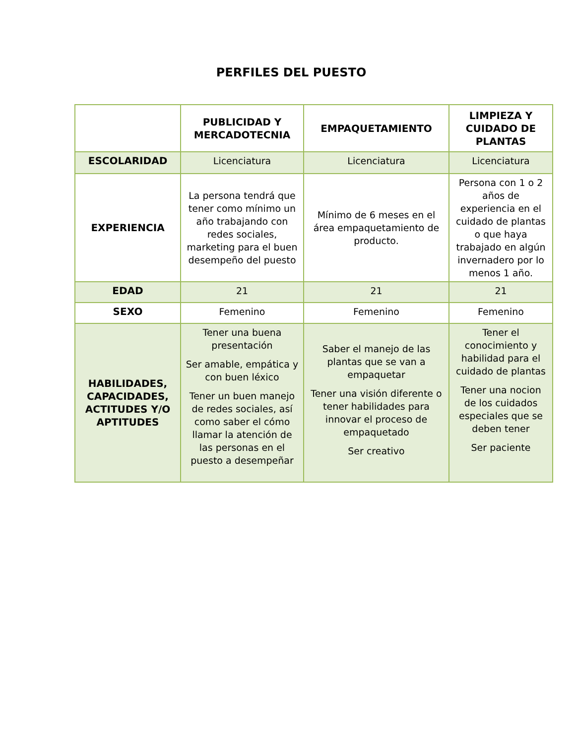PERFILES DEL PUESTO
| | PUBLICIDAD Y MERCADOTECNIA | EMPAQUETAMIENTO | LIMPIEZA Y CUIDADO DE PLANTAS |
| --- | --- | --- | --- |
| ESCOLARIDAD | Licenciatura | Licenciatura | Licenciatura |
| EXPERIENCIA | La persona tendrá que tener como mínimo un año trabajando con redes sociales, marketing para el buen desempeño del puesto | Mínimo de 6 meses en el área empaquetamiento de producto. | Persona con 1 o 2 años de experiencia en el cuidado de plantas o que haya trabajado en algún invernadero por lo menos 1 año. |
| EDAD | 21 | 21 | 21 |
| SEXO | Femenino | Femenino | Femenino |
| HABILIDADES, CAPACIDADES, ACTITUDES Y/O APTITUDES | Tener una buena presentación Ser amable, empática y con buen léxico Tener un buen manejo de redes sociales, así como saber el cómo llamar la atención de las personas en el puesto a desempeñar | Saber el manejo de las plantas que se van a empaquetar Tener una visión diferente o tener habilidades para innovar el proceso de empaquetado Ser creativo | Tener el conocimiento y habilidad para el cuidado de plantas Tener una nocion de los cuidados especiales que se deben tener Ser paciente |